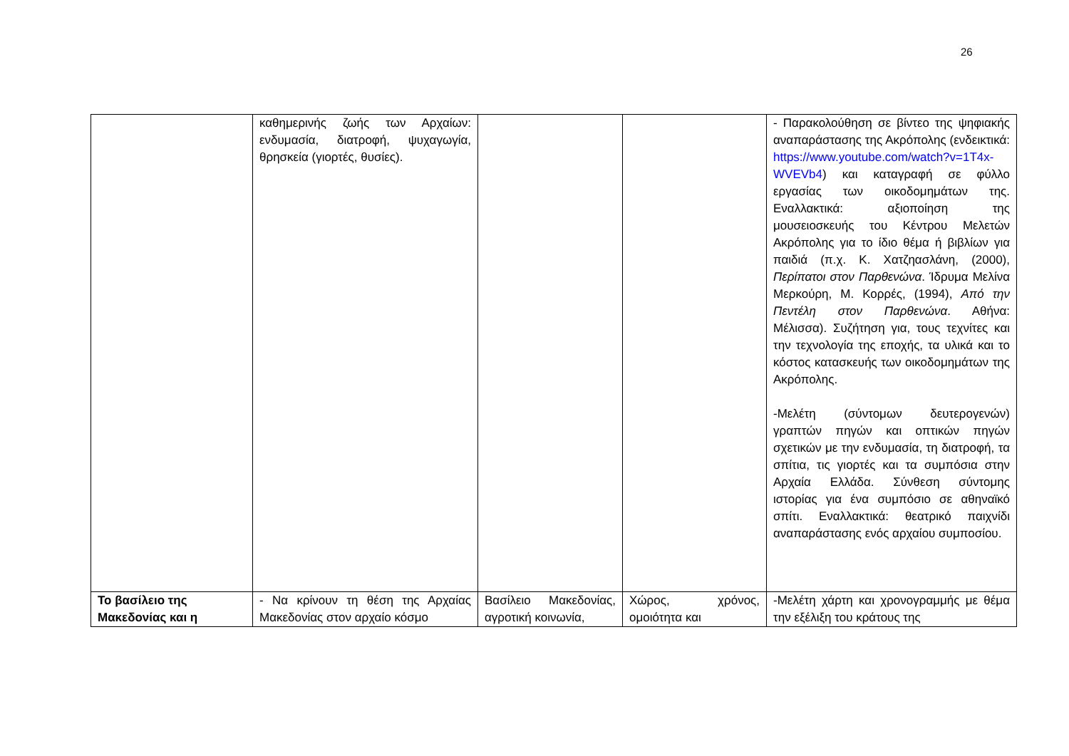26
| | καθημερινής ζωής των Αρχαίων: ενδυμασία, διατροφή, ψυχαγωγία, θρησκεία (γιορτές, θυσίες). | | | - Παρακολούθηση σε βίντεο της ψηφιακής αναπαράστασης της Ακρόπολης (ενδεικτικά: https://www.youtube.com/watch?v=1T4x-WVEVb4 ) και καταγραφή σε φύλλο εργασίας των οικοδομημάτων της. Εναλλακτικά: αξιοποίηση της μουσειοσκευής του Κέντρου Μελετών Ακρόπολης για το ίδιο θέμα ή βιβλίων για παιδιά (π.χ. Κ. Χατζηασλάνη, (2000), Περίπατοι στον Παρθενώνα . Ίδρυμα Μελίνα Μερκούρη, Μ. Κορρές, (1994), Από την Πεντέλη στον Παρθενώνα . Αθήνα: Μέλισσα). Συζήτηση για, τους τεχνίτες και την τεχνολογία της εποχής, τα υλικά και το κόστος κατασκευής των οικοδομημάτων της Ακρόπολης. -Μελέτη (σύντομων δευτερογενών) γραπτών πηγών και οπτικών πηγών σχετικών με την ενδυμασία, τη διατροφή, τα σπίτια, τις γιορτές και τα συμπόσια στην Αρχαία Ελλάδα. Σύνθεση σύντομης ιστορίας για ένα συμπόσιο σε αθηναϊκό σπίτι. Εναλλακτικά: θεατρικό παιχνίδι αναπαράστασης ενός αρχαίου συμποσίου. |
| Το βασίλειο της Μακεδονίας και η | - Να κρίνουν τη θέση της Αρχαίας Μακεδονίας στον αρχαίο κόσμο | Βασίλειο Μακεδονίας, αγροτική κοινωνία, | Χώρος, χρόνος, ομοιότητα και | -Μελέτη χάρτη και χρονογραμμής με θέμα την εξέλιξη του κράτους της |